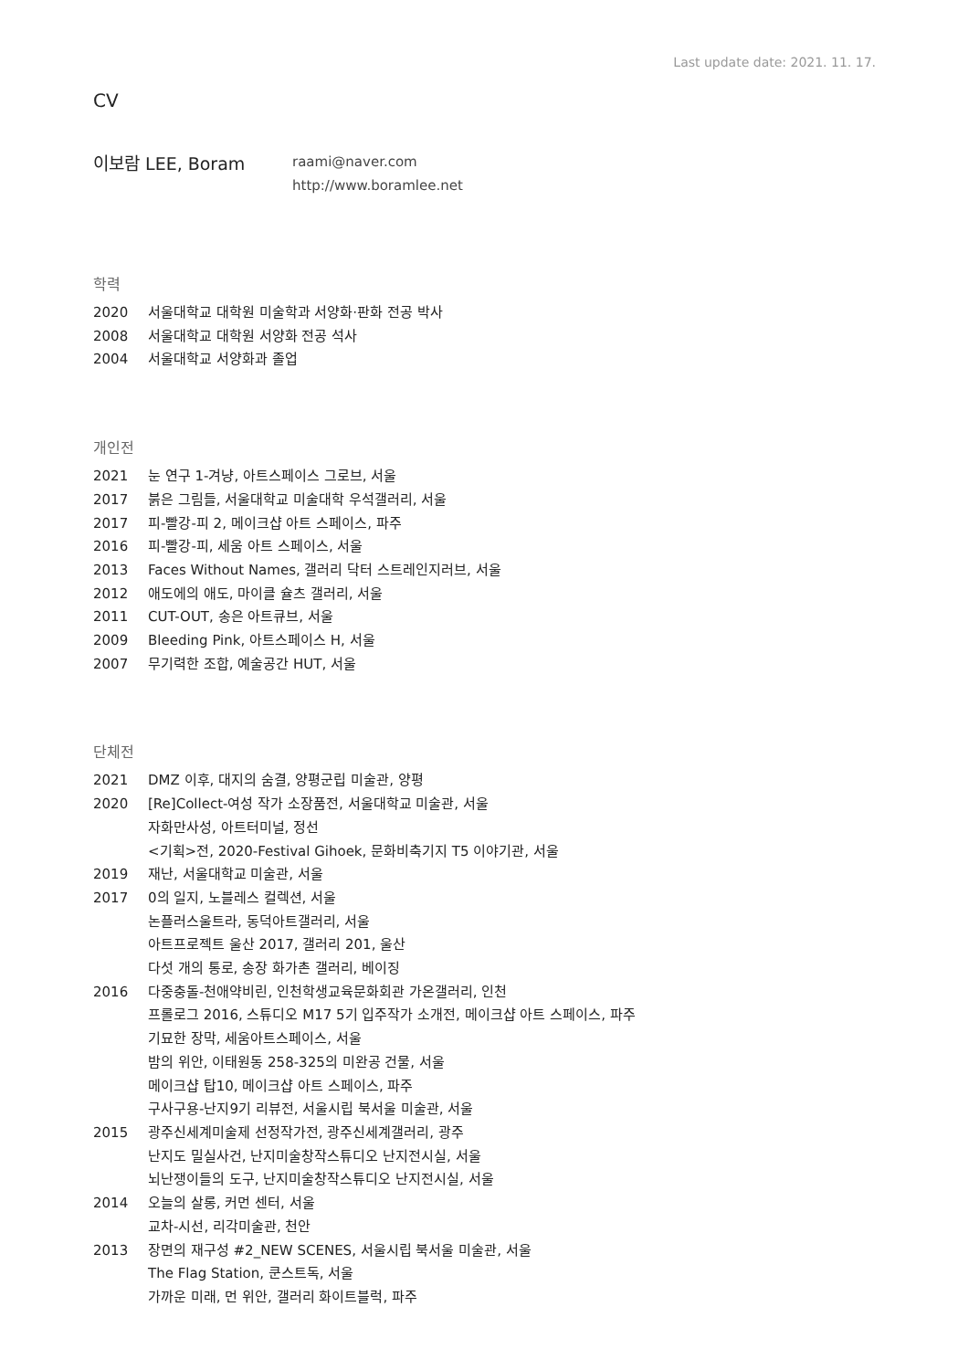Last update date: 2021. 11. 17.
CV
이보람 LEE, Boram
raami@naver.com
http://www.boramlee.net
학력
2020 서울대학교 대학원 미술학과 서양화·판화 전공 박사
2008 서울대학교 대학원 서양화 전공 석사
2004 서울대학교 서양화과 졸업
개인전
2021 눈 연구 1-겨냥, 아트스페이스 그로브, 서울
2017 붉은 그림들, 서울대학교 미술대학 우석갤러리, 서울
2017 피-빨강-피 2, 메이크샵 아트 스페이스, 파주
2016 피-빨강-피, 세움 아트 스페이스, 서울
2013 Faces Without Names, 갤러리 닥터 스트레인지러브, 서울
2012 애도에의 애도, 마이클 슐츠 갤러리, 서울
2011 CUT-OUT, 송은 아트큐브, 서울
2009 Bleeding Pink, 아트스페이스 H, 서울
2007 무기력한 조합, 예술공간 HUT, 서울
단체전
2021 DMZ 이후, 대지의 숨결, 양평군립 미술관, 양평
2020 [Re]Collect-여성 작가 소장품전, 서울대학교 미술관, 서울
자화만사성, 아트터미널, 정선
<기획>전, 2020-Festival Gihoek, 문화비축기지 T5 이야기관, 서울
2019 재난, 서울대학교 미술관, 서울
2017 0의 일지, 노블레스 컬렉션, 서울
논플러스울트라, 동덕아트갤러리, 서울
아트프로젝트 울산 2017, 갤러리 201, 울산
다섯 개의 통로, 송장 화가촌 갤러리, 베이징
2016 다중충돌-천애약비린, 인천학생교육문화회관 가온갤러리, 인천
프롤로그 2016, 스튜디오 M17 5기 입주작가 소개전, 메이크샵 아트 스페이스, 파주
기묘한 장막, 세움아트스페이스, 서울
밤의 위안, 이태원동 258-325의 미완공 건물, 서울
메이크샵 탑10, 메이크샵 아트 스페이스, 파주
구사구용-난지9기 리뷰전, 서울시립 북서울 미술관, 서울
2015 광주신세계미술제 선정작가전, 광주신세계갤러리, 광주
난지도 밀실사건, 난지미술창작스튜디오 난지전시실, 서울
뇌난쟁이들의 도구, 난지미술창작스튜디오 난지전시실, 서울
2014 오늘의 살롱, 커먼 센터, 서울
교차-시선, 리각미술관, 천안
2013 장면의 재구성 #2_NEW SCENES, 서울시립 북서울 미술관, 서울
The Flag Station, 쿤스트독, 서울
가까운 미래, 먼 위안, 갤러리 화이트블럭, 파주